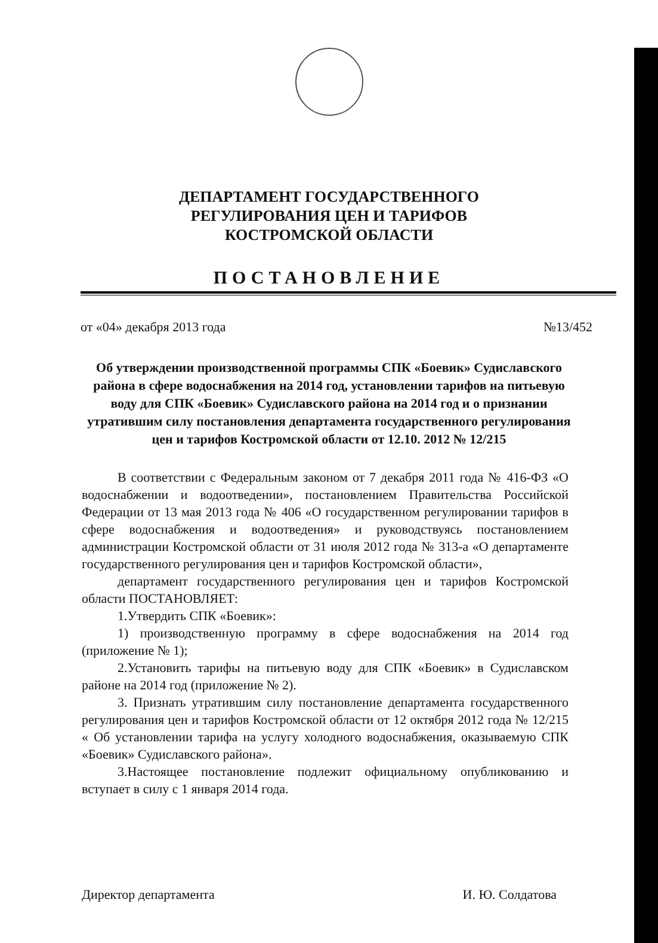ДЕПАРТАМЕНТ ГОСУДАРСТВЕННОГО
РЕГУЛИРОВАНИЯ ЦЕН И ТАРИФОВ
КОСТРОМСКОЙ ОБЛАСТИ
ПОСТАНОВЛЕНИЕ
от «04» декабря 2013 года №13/452
Об утверждении производственной программы СПК «Боевик» Судиславского района в сфере водоснабжения на 2014 год, установлении тарифов на питьевую воду для СПК «Боевик» Судиславского района на 2014 год и о признании утратившим силу постановления департамента государственного регулирования цен и тарифов Костромской области от 12.10. 2012 № 12/215
В соответствии с Федеральным законом от 7 декабря 2011 года № 416-ФЗ «О водоснабжении и водоотведении», постановлением Правительства Российской Федерации от 13 мая 2013 года № 406 «О государственном регулировании тарифов в сфере водоснабжения и водоотведения» и руководствуясь постановлением администрации Костромской области от 31 июля 2012 года № 313-а «О департаменте государственного регулирования цен и тарифов Костромской области»,
департамент государственного регулирования цен и тарифов Костромской области ПОСТАНОВЛЯЕТ:
1.Утвердить СПК «Боевик»:
1) производственную программу в сфере водоснабжения на 2014 год (приложение № 1);
2.Установить тарифы на питьевую воду для СПК «Боевик» в Судиславском районе на 2014 год (приложение № 2).
3. Признать утратившим силу постановление департамента государственного регулирования цен и тарифов Костромской области от 12 октября 2012 года № 12/215 « Об установлении тарифа на услугу холодного водоснабжения, оказываемую СПК «Боевик» Судиславского района».
3.Настоящее постановление подлежит официальному опубликованию и вступает в силу с 1 января 2014 года.
Директор департамента И. Ю. Солдатова